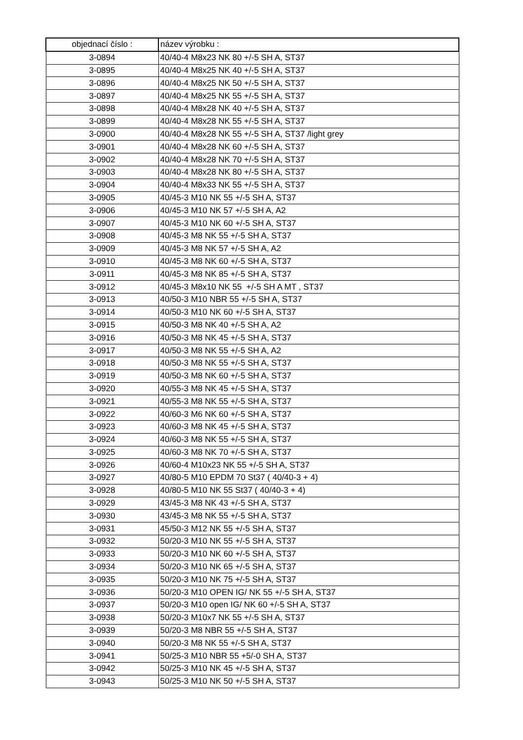| objednací číslo : | název výrobku : |
| --- | --- |
| 3-0894 | 40/40-4 M8x23 NK 80 +/-5 SH A, ST37 |
| 3-0895 | 40/40-4 M8x25 NK 40 +/-5 SH A, ST37 |
| 3-0896 | 40/40-4 M8x25 NK 50 +/-5 SH A, ST37 |
| 3-0897 | 40/40-4 M8x25 NK 55 +/-5 SH A, ST37 |
| 3-0898 | 40/40-4 M8x28 NK 40 +/-5 SH A, ST37 |
| 3-0899 | 40/40-4 M8x28 NK 55 +/-5 SH A, ST37 |
| 3-0900 | 40/40-4 M8x28 NK 55 +/-5 SH A, ST37 /light grey |
| 3-0901 | 40/40-4 M8x28 NK 60 +/-5 SH A, ST37 |
| 3-0902 | 40/40-4 M8x28 NK 70 +/-5 SH A, ST37 |
| 3-0903 | 40/40-4 M8x28 NK 80 +/-5 SH A, ST37 |
| 3-0904 | 40/40-4 M8x33 NK 55 +/-5 SH A, ST37 |
| 3-0905 | 40/45-3 M10 NK 55 +/-5 SH A, ST37 |
| 3-0906 | 40/45-3 M10 NK 57 +/-5 SH A, A2 |
| 3-0907 | 40/45-3 M10 NK 60 +/-5 SH A, ST37 |
| 3-0908 | 40/45-3 M8 NK 55 +/-5 SH A, ST37 |
| 3-0909 | 40/45-3 M8 NK 57 +/-5 SH A, A2 |
| 3-0910 | 40/45-3 M8 NK 60 +/-5 SH A, ST37 |
| 3-0911 | 40/45-3 M8 NK 85 +/-5 SH A, ST37 |
| 3-0912 | 40/45-3 M8x10 NK 55 +/-5 SH A MT , ST37 |
| 3-0913 | 40/50-3 M10 NBR 55 +/-5 SH A, ST37 |
| 3-0914 | 40/50-3 M10 NK 60 +/-5 SH A, ST37 |
| 3-0915 | 40/50-3 M8 NK 40 +/-5 SH A, A2 |
| 3-0916 | 40/50-3 M8 NK 45 +/-5 SH A, ST37 |
| 3-0917 | 40/50-3 M8 NK 55 +/-5 SH A, A2 |
| 3-0918 | 40/50-3 M8 NK 55 +/-5 SH A, ST37 |
| 3-0919 | 40/50-3 M8 NK 60 +/-5 SH A, ST37 |
| 3-0920 | 40/55-3 M8 NK 45 +/-5 SH A, ST37 |
| 3-0921 | 40/55-3 M8 NK 55 +/-5 SH A, ST37 |
| 3-0922 | 40/60-3 M6 NK 60 +/-5 SH A, ST37 |
| 3-0923 | 40/60-3 M8 NK 45 +/-5 SH A, ST37 |
| 3-0924 | 40/60-3 M8 NK 55 +/-5 SH A, ST37 |
| 3-0925 | 40/60-3 M8 NK 70 +/-5 SH A, ST37 |
| 3-0926 | 40/60-4 M10x23 NK 55 +/-5 SH A, ST37 |
| 3-0927 | 40/80-5 M10 EPDM 70 St37 ( 40/40-3 + 4) |
| 3-0928 | 40/80-5 M10 NK 55 St37 ( 40/40-3 + 4) |
| 3-0929 | 43/45-3 M8 NK 43 +/-5 SH A, ST37 |
| 3-0930 | 43/45-3 M8 NK 55 +/-5 SH A, ST37 |
| 3-0931 | 45/50-3 M12 NK 55 +/-5 SH A, ST37 |
| 3-0932 | 50/20-3 M10 NK 55 +/-5 SH A, ST37 |
| 3-0933 | 50/20-3 M10 NK 60 +/-5 SH A, ST37 |
| 3-0934 | 50/20-3 M10 NK 65 +/-5 SH A, ST37 |
| 3-0935 | 50/20-3 M10 NK 75 +/-5 SH A, ST37 |
| 3-0936 | 50/20-3 M10 OPEN IG/ NK 55 +/-5 SH A, ST37 |
| 3-0937 | 50/20-3 M10 open IG/ NK 60 +/-5 SH A, ST37 |
| 3-0938 | 50/20-3 M10x7 NK 55 +/-5 SH A, ST37 |
| 3-0939 | 50/20-3 M8 NBR 55 +/-5 SH A, ST37 |
| 3-0940 | 50/20-3 M8 NK 55 +/-5 SH A, ST37 |
| 3-0941 | 50/25-3 M10 NBR 55 +5/-0 SH A, ST37 |
| 3-0942 | 50/25-3 M10 NK 45 +/-5 SH A, ST37 |
| 3-0943 | 50/25-3 M10 NK 50 +/-5 SH A, ST37 |